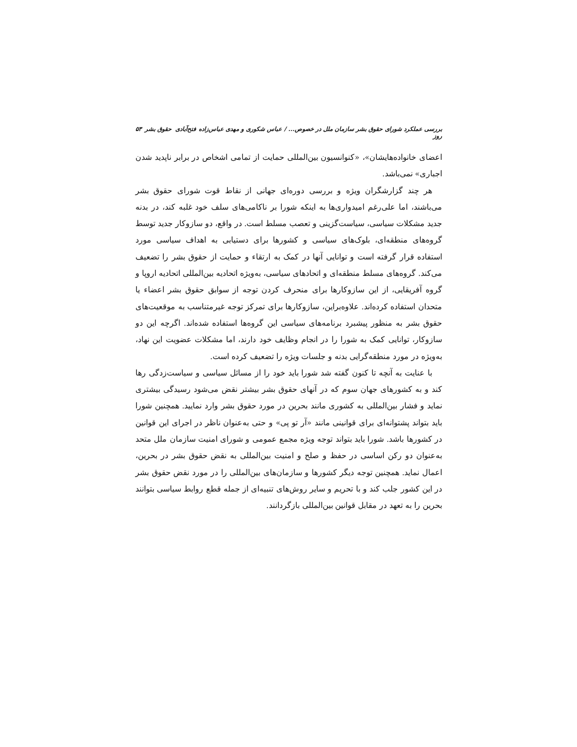بررسی عملکرد شورای حقوق بشر سازمان ملل در خصوص... / عباس شکوری و مهدی عباس‌زاده فتح‌آبادی حقوق بشر روز ۵۳
اعضای خانواده‌هایشان»، «کنوانسیون بین‌المللی حمایت از تمامی اشخاص در برابر ناپدید شدن اجباری» نمی‌باشد.
هر چند گزارشگران ویژه و بررسی دوره‌ای جهانی از نقاط قوت شورای حقوق بشر می‌باشند، اما علی‌رغم امیدواری‌ها به اینکه شورا بر ناکامی‌های سلف خود غلبه کند، در بدنه جدید مشکلات سیاسی، سیاست‌گزینی و تعصب مسلط است. در واقع، دو سازوکار جدید توسط گروه‌های منطقه‌ای، بلوک‌های سیاسی و کشورها برای دستیابی به اهداف سیاسی مورد استفاده قرار گرفته است و توانایی آنها در کمک به ارتقاء و حمایت از حقوق بشر را تضعیف می‌کند. گروه‌های مسلط منطقه‌ای و اتحادهای سیاسی، به‌ویژه اتحادیه بین‌المللی اتحادیه اروپا و گروه آفریقایی، از این سازوکارها برای منحرف کردن توجه از سوابق حقوق بشر اعضاء یا متحدان استفاده کرده‌اند. علاوه‌براین، سازوکارها برای تمرکز توجه غیرمتناسب به موقعیت‌های حقوق بشر به منظور پیشبرد برنامه‌های سیاسی این گروه‌ها استفاده شده‌اند. اگرچه این دو سازوکار، توانایی کمک به شورا را در انجام وظایف خود دارند، اما مشکلات عضویت این نهاد، به‌ویژه در مورد منطقه‌گرایی بدنه و جلسات ویژه را تضعیف کرده است.
با عنایت به آنچه تا کنون گفته شد شورا باید خود را از مسائل سیاسی و سیاست‌زدگی رها کند و به کشورهای جهان سوم که در آنهای حقوق بشر بیشتر نقض می‌شود رسیدگی بیشتری نماید و فشار بین‌المللی به کشوری مانند بحرین در مورد حقوق بشر وارد نمایید. همچنین شورا باید بتواند پشتوانه‌ای برای قوانینی مانند «آر تو پی» و حتی به‌عنوان ناظر در اجرای این قوانین در کشورها باشد. شورا باید بتواند توجه ویژه مجمع عمومی و شورای امنیت سازمان ملل متحد به‌عنوان دو رکن اساسی در حفظ و صلح و امنیت بین‌المللی به نقض حقوق بشر در بحرین، اعمال نماید. همچنین توجه دیگر کشورها و سازمان‌های بین‌المللی را در مورد نقض حقوق بشر در این کشور جلب کند و با تحریم و سایر روش‌های تنبیه‌ای از جمله قطع روابط سیاسی بتوانند بحرین را به تعهد در مقابل قوانین بین‌المللی بازگردانند.